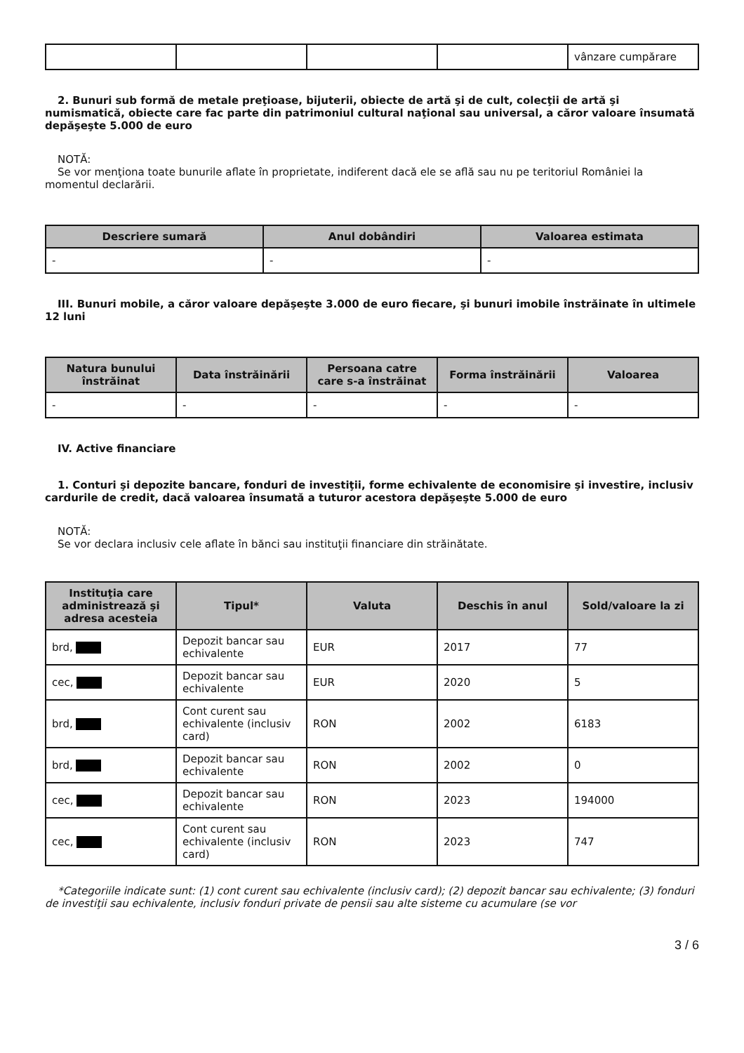| | | | | vânzare cumpărare |
2. Bunuri sub formă de metale preţioase, bijuterii, obiecte de artă şi de cult, colecţii de artă şi numismatică, obiecte care fac parte din patrimoniul cultural naţional sau universal, a căror valoare însumată depăşeşte 5.000 de euro
NOTĂ:
Se vor menţiona toate bunurile aflate în proprietate, indiferent dacă ele se află sau nu pe teritoriul României la momentul declarării.
| Descriere sumară | Anul dobândiri | Valoarea estimata |
| --- | --- | --- |
| - | - | - |
III. Bunuri mobile, a căror valoare depăşeşte 3.000 de euro fiecare, şi bunuri imobile înstrăinate în ultimele 12 luni
| Natura bunului înstrăinat | Data înstrăinării | Persoana catre care s-a înstrăinat | Forma înstrăinării | Valoarea |
| --- | --- | --- | --- | --- |
| - | - | - | - | - |
IV. Active financiare
1. Conturi şi depozite bancare, fonduri de investiţii, forme echivalente de economisire şi investire, inclusiv cardurile de credit, dacă valoarea însumată a tuturor acestora depăşeşte 5.000 de euro
NOTĂ:
Se vor declara inclusiv cele aflate în bănci sau instituţii financiare din străinătate.
| Instituţia care administrează şi adresa acesteia | Tipul* | Valuta | Deschis în anul | Sold/valoare la zi |
| --- | --- | --- | --- | --- |
| brd, | Depozit bancar sau echivalente | EUR | 2017 | 77 |
| cec, | Depozit bancar sau echivalente | EUR | 2020 | 5 |
| brd, | Cont curent sau echivalente (inclusiv card) | RON | 2002 | 6183 |
| brd, | Depozit bancar sau echivalente | RON | 2002 | 0 |
| cec, | Depozit bancar sau echivalente | RON | 2023 | 194000 |
| cec, | Cont curent sau echivalente (inclusiv card) | RON | 2023 | 747 |
*Categoriile indicate sunt: (1) cont curent sau echivalente (inclusiv card); (2) depozit bancar sau echivalente; (3) fonduri de investiţii sau echivalente, inclusiv fonduri private de pensii sau alte sisteme cu acumulare (se vor
3 / 6